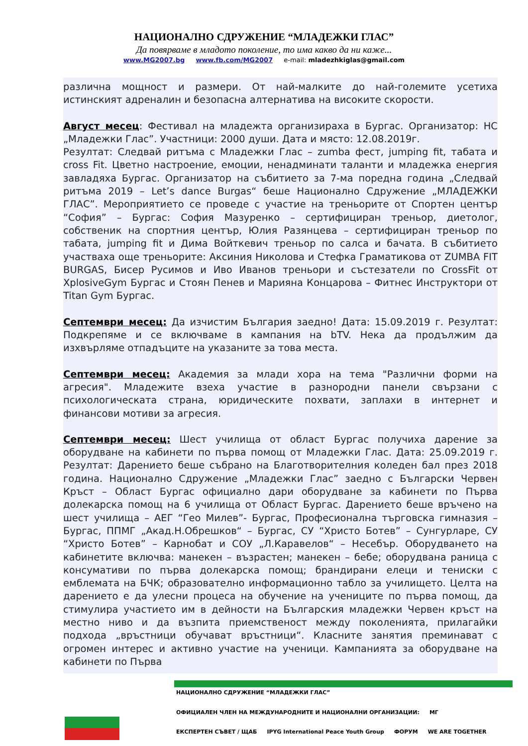НАЦИОНАЛНО СДРУЖЕНИЕ “МЛАДЕЖКИ ГЛАС”
Да повярваме в младото поколение, то има какво да ни каже...
www.MG2007.bg www.fb.com/MG2007 e-mail: mladezhkiglas@gmail.com
различна мощност и размери. От най-малките до най-големите усетиха истинският адреналин и безопасна алтернатива на високите скорости.
Август месец: Фестивал на младежта организираха в Бургас. Организатор: НС „Младежки Глас”. Участници: 2000 души. Дата и място: 12.08.2019г.
Резултат: Следвай ритъма с Младежки Глас – zumba фест, jumping fit, табата и cross Fit. Цветно настроение, емоции, ненадминати таланти и младежка енергия завладяха Бургас. Организатор на събитието за 7-ма поредна година „Следвай ритъма 2019 – Let’s dance Burgas“ беше Национално Сдружение „МЛАДЕЖКИ ГЛАС”. Мероприятието се проведе с участие на треньорите от Спортен център “София” – Бургас: София Мазуренко – сертифициран треньор, диетолог, собственик на спортния център, Юлия Разянцева – сертифициран треньор по табата, jumping fit и Дима Войткевич треньор по салса и бачата. В събитието участваха още треньорите: Аксиния Николова и Стефка Граматикова от ZUMBA FIT BURGAS, Бисер Русимов и Иво Иванов треньори и състезатели по CrossFit от XplosiveGym Бургас и Стоян Пенев и Марияна Концарова – Фитнес Инструктори от Titan Gym Бургас.
Септември месец: Да изчистим България заедно! Дата: 15.09.2019 г. Резултат: Подкрепяме и се включваме в кампания на bTV. Нека да продължим да изхвърляме отпадъците на указаните за това места.
Септември месец: Академия за млади хора на тема "Различни форми на агресия". Младежите взеха участие в разнородни панели свързани с психологическата страна, юридическите похвати, заплахи в интернет и финансови мотиви за агресия.
Септември месец: Шест училища от област Бургас получиха дарение за оборудване на кабинети по първа помощ от Младежки Глас. Дата: 25.09.2019 г. Резултат: Дарението беше събрано на Благотворителния коледен бал през 2018 година. Национално Сдружение „Младежки Глас” заедно с Български Червен Кръст – Област Бургас официално дари оборудване за кабинети по Първа долекарска помощ на 6 училища от Област Бургас. Дарението беше връчено на шест училища – АЕГ “Гео Милев”- Бургас, Професионална търговска гимназия – Бургас, ППМГ „Акад.Н.Обрешков“ – Бургас, СУ “Христо Ботев” – Сунгурларе, СУ “Христо Ботев” – Карнобат и СОУ „Л.Каравелов“ – Несебър. Оборудването на кабинетите включва: манекен – възрастен; манекен – бебе; оборудвана раница с консумативи по първа долекарска помощ; брандирани елеци и тениски с емблемата на БЧК; образователно информационно табло за училището. Целта на дарението е да улесни процеса на обучение на учениците по първа помощ, да стимулира участието им в дейности на Българския младежки Червен кръст на местно ниво и да възпита приемственост между поколенията, прилагайки подхода „връстници обучават връстници“. Класните занятия преминават с огромен интерес и активно участие на ученици. Кампанията за оборудване на кабинети по Първа
НАЦИОНАЛНО СДРУЖЕНИЕ “МЛАДЕЖКИ ГЛАС” ОФИЦИАЛЕН ЧЛЕН НА МЕЖДУНАРОДНИТЕ И НАЦИОНАЛНИ ОРГАНИЗАЦИИ: МГ ЕКСПЕРТЕН СЪВЕТ / ЩАБ IPYG International Peace Youth Group ФОРУМ WE ARE TOGETHER